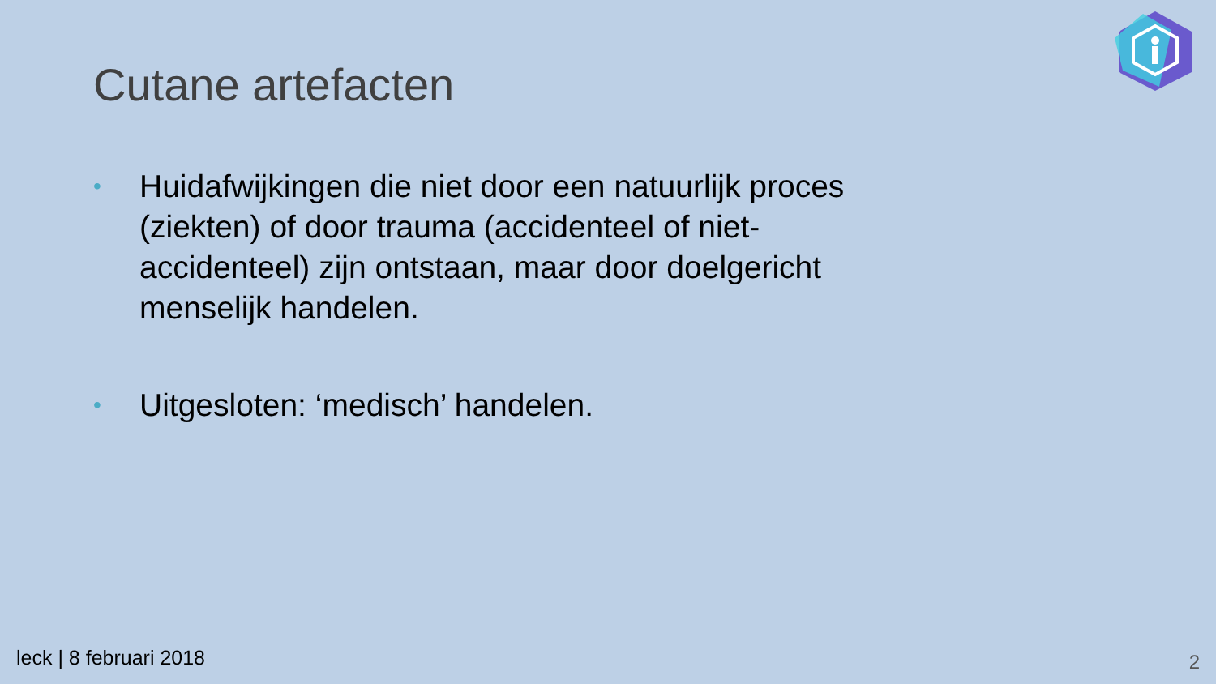Cutane artefacten
• Huidafwijkingen die niet door een natuurlijk proces (ziekten) of door trauma (accidenteel of niet-accidenteel) zijn ontstaan, maar door doelgericht menselijk handelen.
• Uitgesloten: ‘medisch’ handelen.
leck | 8 februari 2018 2